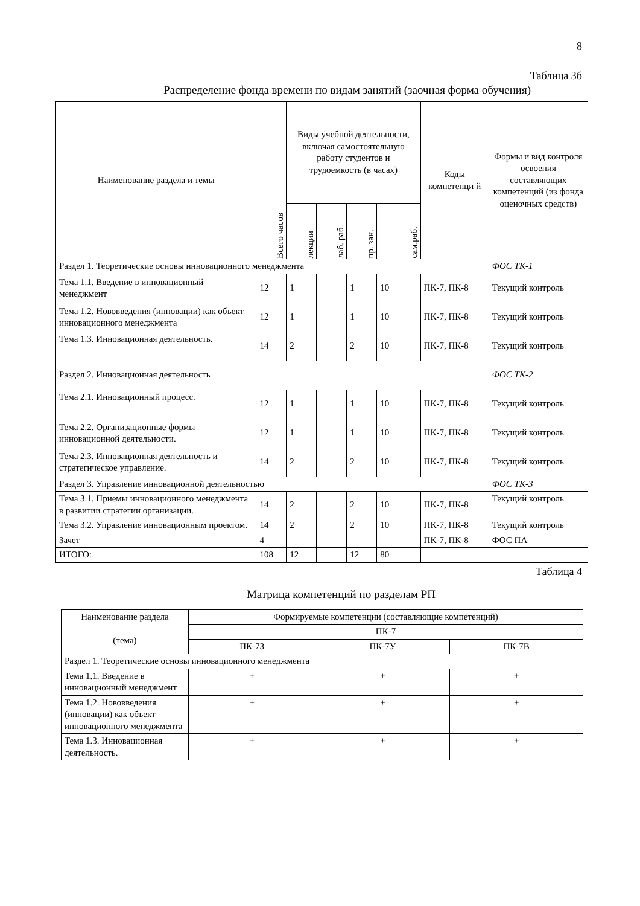8
Таблица 3б
Распределение фонда времени по видам занятий (заочная форма обучения)
| Наименование раздела и темы | Всего часов | Виды учебной деятельности, включая самостоятельную работу студентов и трудоемкость (в часах) | | | | Коды компетенци й | Формы и вид контроля освоения составляющих компетенций (из фонда оценочных средств) |
| --- | --- | --- | --- | --- | --- | --- | --- |
| | | лекции | лаб. раб. | пр. зан. | сам.раб. | | |
| Раздел 1. Теоретические основы инновационного менеджмента | | | | | | | ФОС ТК-1 |
| Тема 1.1. Введение в инновационный менеджмент | 12 | 1 | | 1 | 10 | ПК-7, ПК-8 | Текущий контроль |
| Тема 1.2. Нововведения (инновации) как объект инновационного менеджмента | 12 | 1 | | 1 | 10 | ПК-7, ПК-8 | Текущий контроль |
| Тема 1.3. Инновационная деятельность. | 14 | 2 | | 2 | 10 | ПК-7, ПК-8 | Текущий контроль |
| Раздел 2. Инновационная деятельность | | | | | | | ФОС ТК-2 |
| Тема 2.1. Инновационный процесс. | 12 | 1 | | 1 | 10 | ПК-7, ПК-8 | Текущий контроль |
| Тема 2.2. Организационные формы инновационной деятельности. | 12 | 1 | | 1 | 10 | ПК-7, ПК-8 | Текущий контроль |
| Тема 2.3. Инновационная деятельность и стратегическое управление. | 14 | 2 | | 2 | 10 | ПК-7, ПК-8 | Текущий контроль |
| Раздел 3. Управление инновационной деятельностью | | | | | | | ФОС ТК-3 |
| Тема 3.1. Приемы инновационного менеджмента в развитии стратегии организации. | 14 | 2 | | 2 | 10 | ПК-7, ПК-8 | Текущий контроль |
| Тема 3.2. Управление инновационным проектом. | 14 | 2 | | 2 | 10 | ПК-7, ПК-8 | Текущий контроль |
| Зачет | 4 | | | | | ПК-7, ПК-8 | ФОС ПА |
| ИТОГО: | 108 | 12 | | 12 | 80 | | |
Таблица 4
Матрица компетенций по разделам РП
| Наименование раздела (тема) | Формируемые компетенции (составляющие компетенций) | | |
| --- | --- | --- | --- |
| | ПК-7 | | |
| | ПК-7З | ПК-7У | ПК-7В |
| Раздел 1. Теоретические основы инновационного менеджмента | | | |
| Тема 1.1. Введение в инновационный менеджмент | + | + | + |
| Тема 1.2. Нововведения (инновации) как объект инновационного менеджмента | + | + | + |
| Тема 1.3. Инновационная деятельность. | + | + | + |